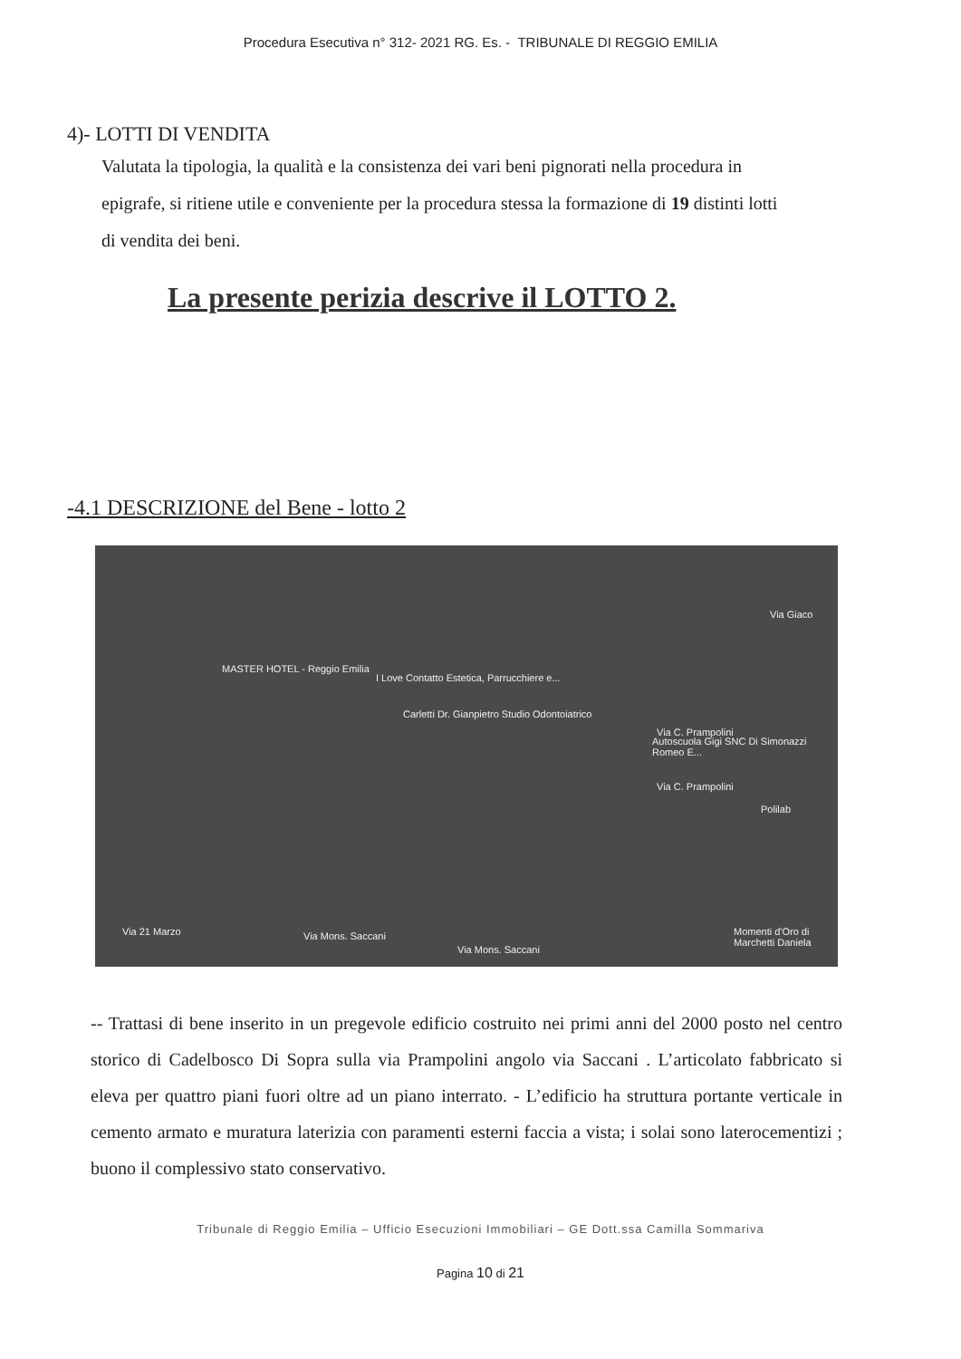Procedura Esecutiva n° 312- 2021 RG. Es. - TRIBUNALE DI REGGIO EMILIA
4)- LOTTI DI VENDITA
Valutata la tipologia, la qualità e la consistenza dei vari beni pignorati nella procedura in epigrafe, si ritiene utile e conveniente per la procedura stessa la formazione di 19 distinti lotti di vendita dei beni.
La presente perizia descrive il LOTTO 2.
-4.1 DESCRIZIONE del Bene - lotto 2
MASTER HOTEL - Reggio Emilia
I Love Contatto Estetica, Parrucchiere e...
Carletti Dr. Gianpietro Studio Odontoiatrico
Via C. Prampolini
Via C. Prampolini
Autoscuola Gigi SNC Di Simonazzi Romeo E...
Polilab
Momenti d'Oro di Marchetti Daniela
Via Giaco
Via Mons. Saccani
Via Mons. Saccani
Via 21 Marzo
-- Trattasi di bene inserito in un pregevole edificio costruito nei primi anni del 2000 posto nel centro storico di Cadelbosco Di Sopra sulla via Prampolini angolo via Saccani . L’articolato fabbricato si eleva per quattro piani fuori oltre ad un piano interrato. - L’edificio ha struttura portante verticale in cemento armato e muratura laterizia con paramenti esterni faccia a vista; i solai sono laterocementizi ; buono il complessivo stato conservativo.
Tribunale di Reggio Emilia – Ufficio Esecuzioni Immobiliari – GE Dott.ssa Camilla Sommariva
Pagina 10 di 21